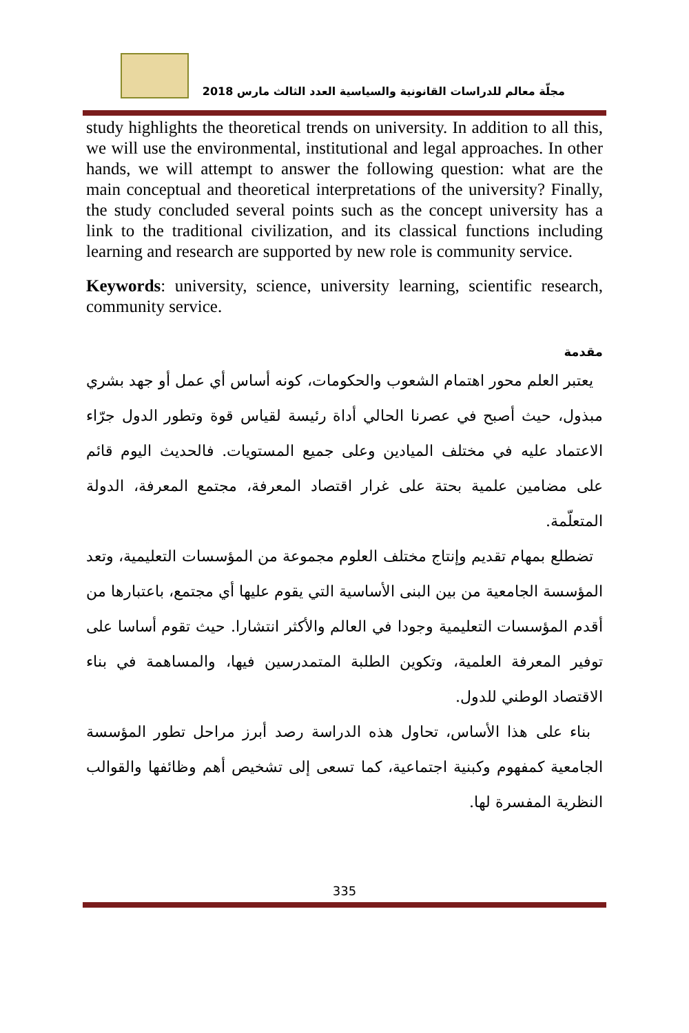مجلّة معالم للدراسات القانونية والسياسية العدد الثالث مارس 2018
study highlights the theoretical trends on university. In addition to all this, we will use the environmental, institutional and legal approaches. In other hands, we will attempt to answer the following question: what are the main conceptual and theoretical interpretations of the university? Finally, the study concluded several points such as the concept university has a link to the traditional civilization, and its classical functions including learning and research are supported by new role is community service.
Keywords: university, science, university learning, scientific research, community service.
مقدمة
يعتبر العلم محور اهتمام الشعوب والحكومات، كونه أساس أي عمل أو جهد بشري مبذول، حيث أصبح في عصرنا الحالي أداة رئيسة لقياس قوة وتطور الدول جرّاء الاعتماد عليه في مختلف الميادين وعلى جميع المستويات. فالحديث اليوم قائم على مضامين علمية بحتة على غرار اقتصاد المعرفة، مجتمع المعرفة، الدولة المتعلّمة.
تضطلع بمهام تقديم وإنتاج مختلف العلوم مجموعة من المؤسسات التعليمية، وتعد المؤسسة الجامعية من بين البنى الأساسية التي يقوم عليها أي مجتمع، باعتبارها من أقدم المؤسسات التعليمية وجودا في العالم والأكثر انتشارا. حيث تقوم أساسا على توفير المعرفة العلمية، وتكوين الطلبة المتمدرسين فيها، والمساهمة في بناء الاقتصاد الوطني للدول.
بناء على هذا الأساس، تحاول هذه الدراسة رصد أبرز مراحل تطور المؤسسة الجامعية كمفهوم وكبنية اجتماعية، كما تسعى إلى تشخيص أهم وظائفها والقوالب النظرية المفسرة لها.
335